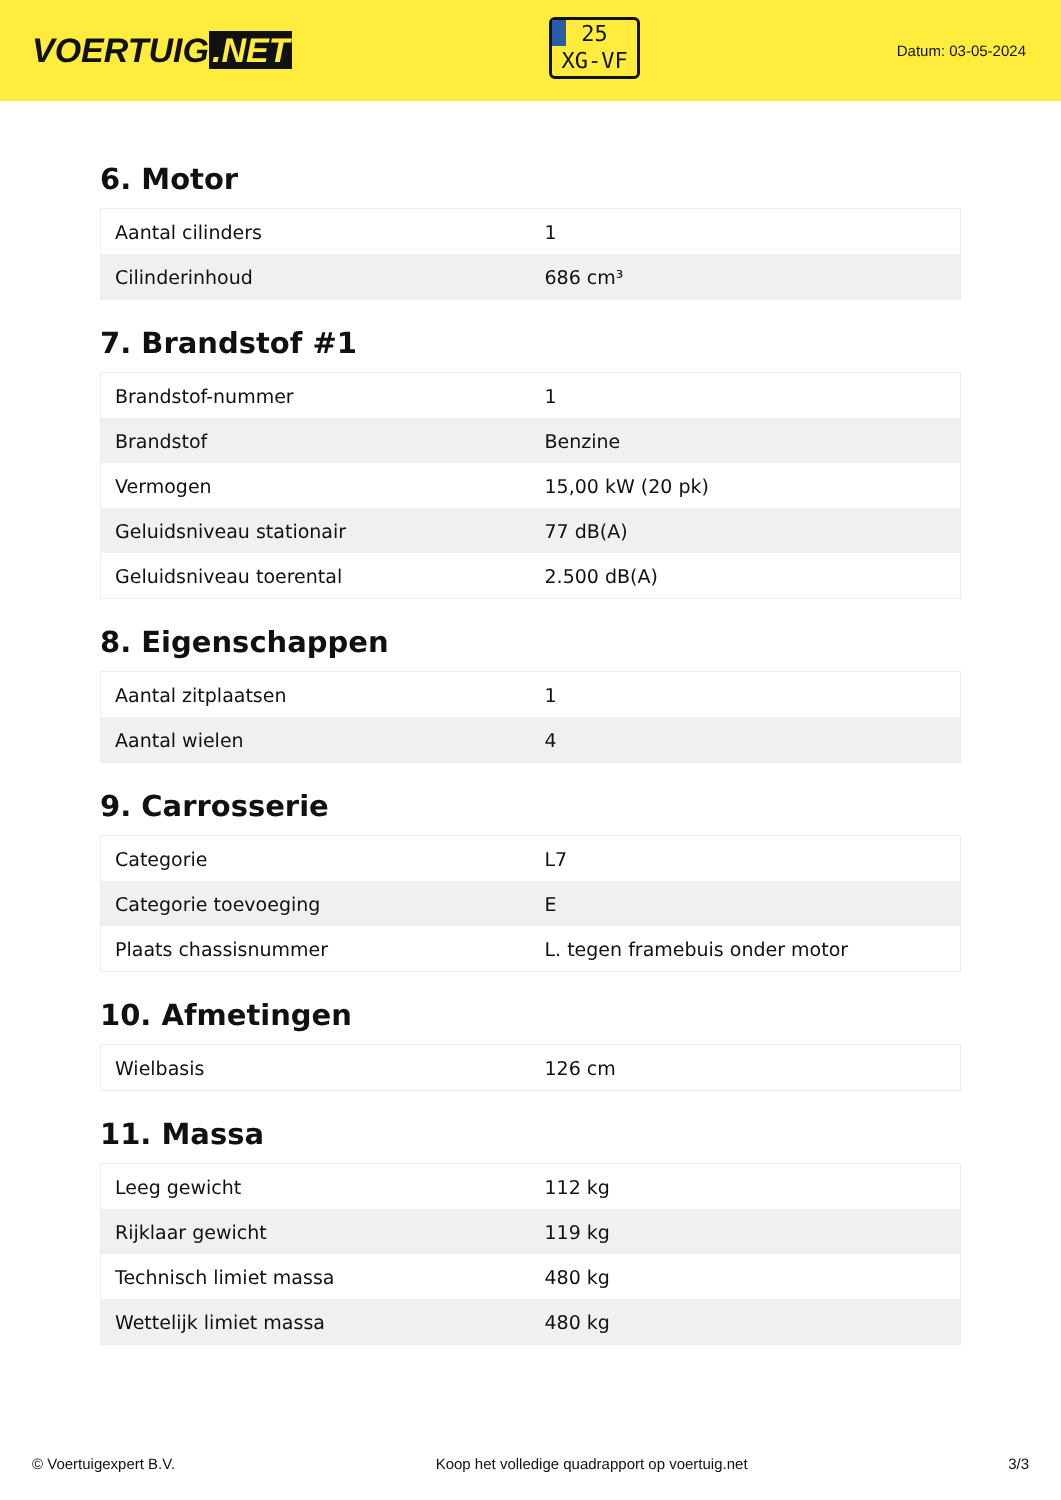VOERTUIG.NET
25
XG-VF
Datum: 03-05-2024
6. Motor
| Aantal cilinders | 1 |
| Cilinderinhoud | 686 cm³ |
7. Brandstof #1
| Brandstof-nummer | 1 |
| Brandstof | Benzine |
| Vermogen | 15,00 kW (20 pk) |
| Geluidsniveau stationair | 77 dB(A) |
| Geluidsniveau toerental | 2.500 dB(A) |
8. Eigenschappen
| Aantal zitplaatsen | 1 |
| Aantal wielen | 4 |
9. Carrosserie
| Categorie | L7 |
| Categorie toevoeging | E |
| Plaats chassisnummer | L. tegen framebuis onder motor |
10. Afmetingen
| Wielbasis | 126 cm |
11. Massa
| Leeg gewicht | 112 kg |
| Rijklaar gewicht | 119 kg |
| Technisch limiet massa | 480 kg |
| Wettelijk limiet massa | 480 kg |
© Voertuigexpert B.V. Koop het volledige quadrapport op voertuig.net 3/3